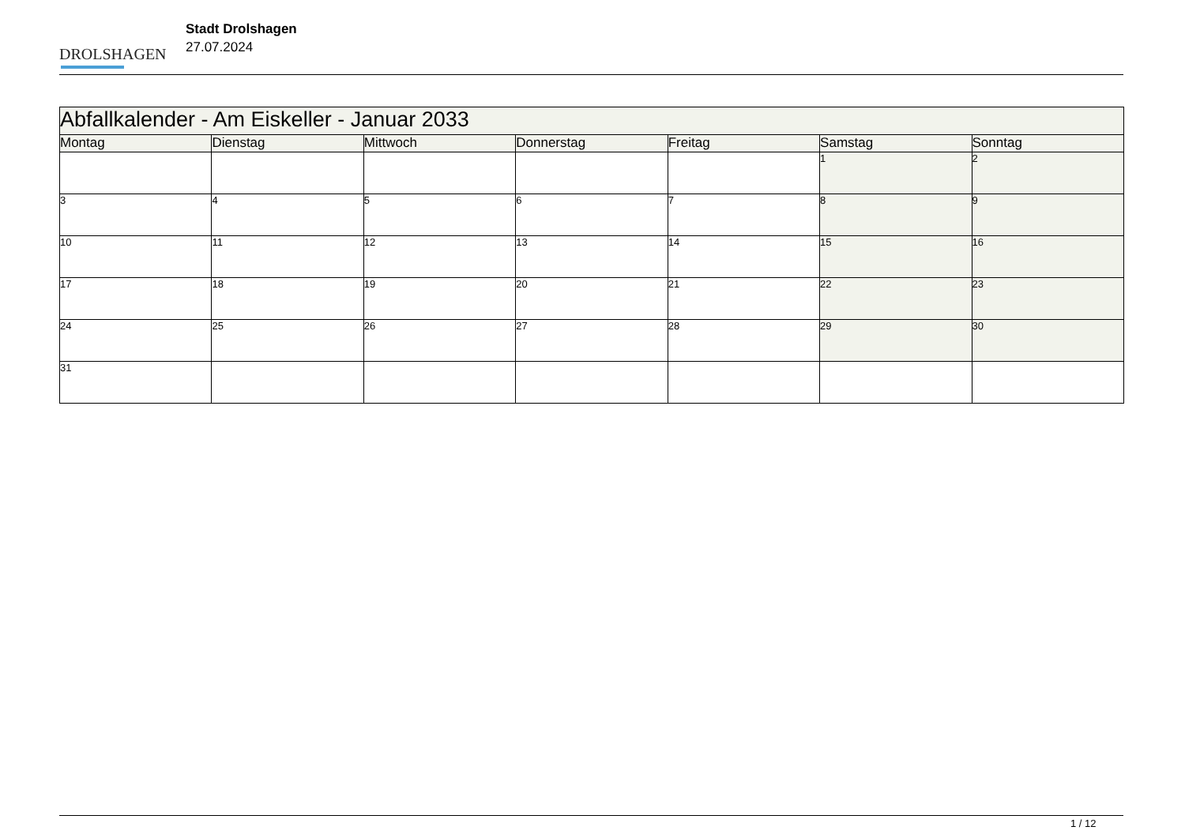DROLSHAGEN
Stadt Drolshagen
27.07.2024
| Abfallkalender - Am Eiskeller - Januar 2033 | | | | | | |
| --- | --- | --- | --- | --- | --- | --- |
| Montag | Dienstag | Mittwoch | Donnerstag | Freitag | Samstag | Sonntag |
| | | | | | 1 | 2 |
| 3 | 4 | 5 | 6 | 7 | 8 | 9 |
| 10 | 11 | 12 | 13 | 14 | 15 | 16 |
| 17 | 18 | 19 | 20 | 21 | 22 | 23 |
| 24 | 25 | 26 | 27 | 28 | 29 | 30 |
| 31 | | | | | | |
1 / 12